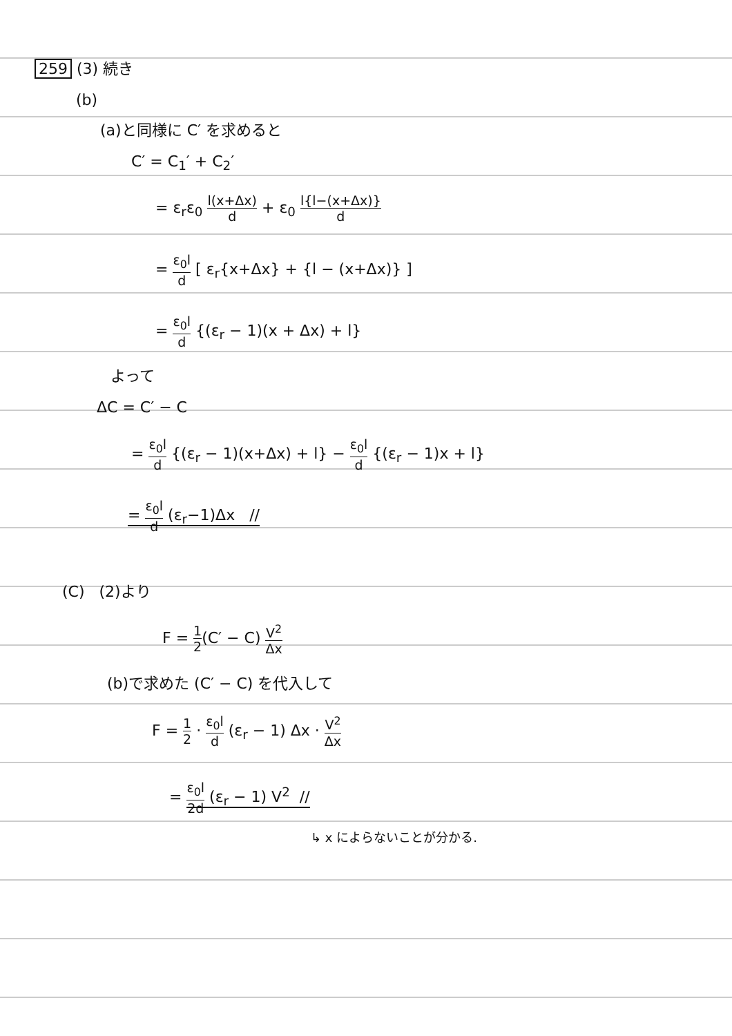259 (3) 続き
(b)
(a)と同様に C′ を求めると
C′ = C<sub>1</sub>′ + C<sub>2</sub>′
= ε<sub>r</sub>ε<sub>0</sub> l(x+Δx) d + ε<sub>0</sub> l{l−(x+Δx)} d
= ε<sub>0</sub>l d [ ε<sub>r</sub>{x+Δx} + {l − (x+Δx)} ]
= ε<sub>0</sub>l d {(ε<sub>r</sub> − 1)(x + Δx) + l}
よって
ΔC = C′ − C
= ε<sub>0</sub>l d {(ε<sub>r</sub> − 1)(x+Δx) + l} − ε<sub>0</sub>l d {(ε<sub>r</sub> − 1)x + l}
= ε<sub>0</sub>l d (ε<sub>r</sub>−1)Δx //
(C) (2)より
F = 1 2(C′ − C) V<sup>2</sup> Δx
(b)で求めた (C′ − C) を代入して
F = 1 2 · ε<sub>0</sub>l d (ε<sub>r</sub> − 1) Δx · V<sup>2</sup> Δx
= ε<sub>0</sub>l 2d (ε<sub>r</sub> − 1) V<sup>2</sup> //
↳ x によらないことが分かる.